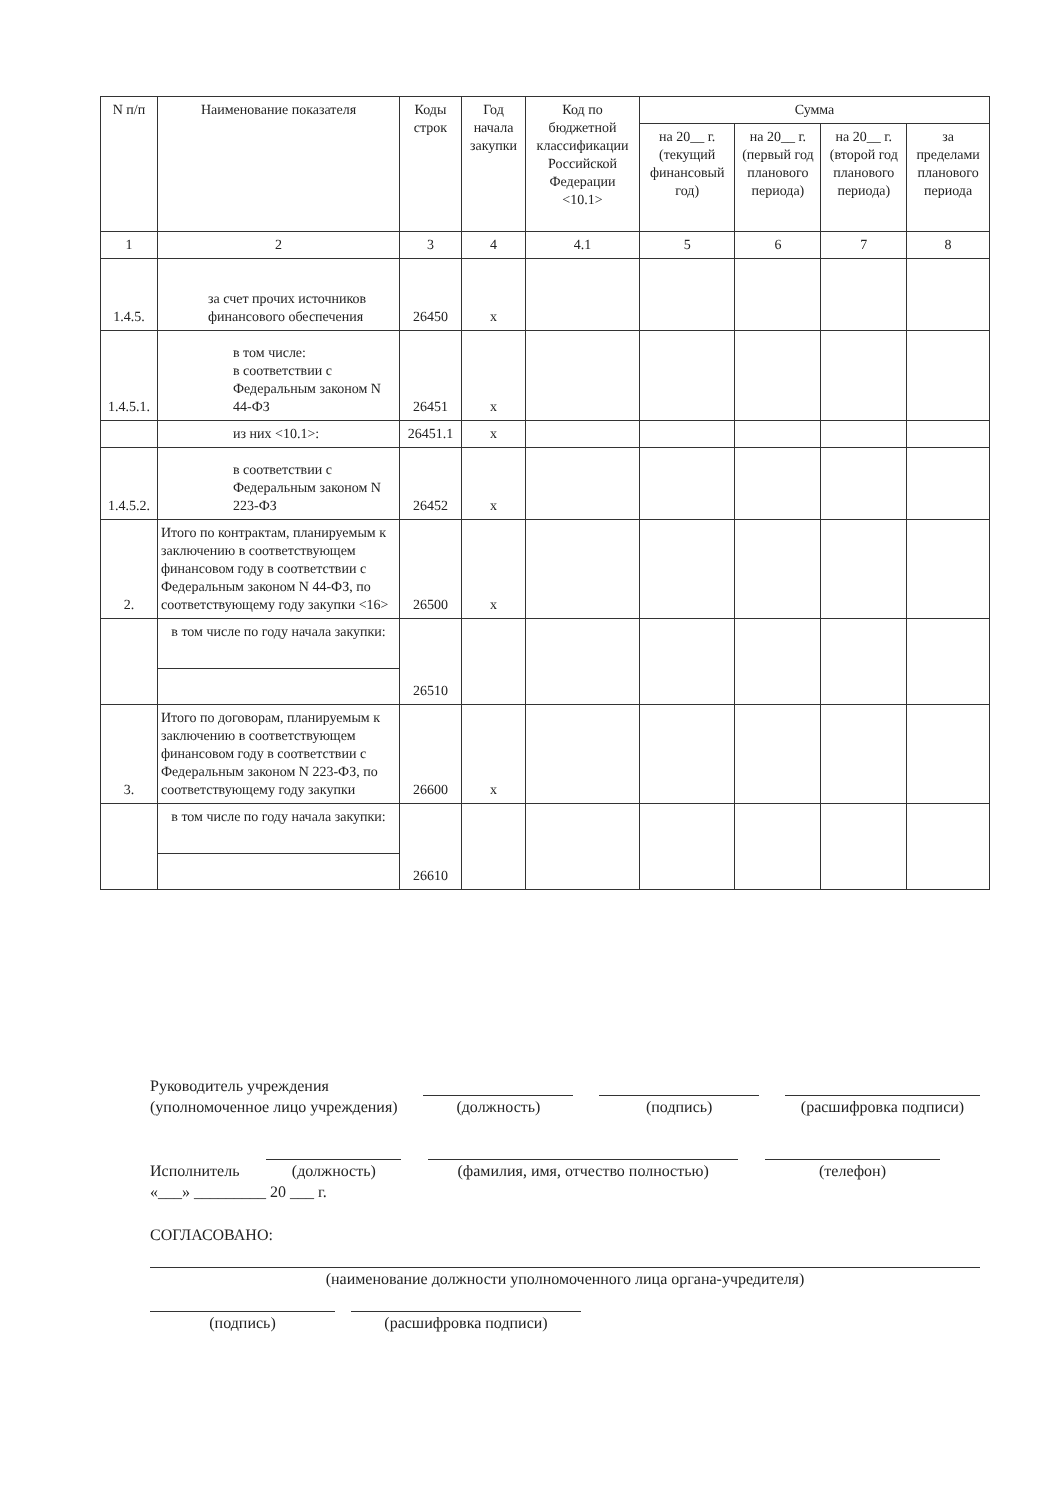| N п/п | Наименование показателя | Коды строк | Год начала закупки | Код по бюджетной классификации Российской Федерации <10.1> | Сумма | | | |
| --- | --- | --- | --- | --- | --- | --- | --- | --- |
| | | | | | на 20__ г. (текущий финансовый год) | на 20__ г. (первый год планового периода) | на 20__ г. (второй год планового периода) | за пределами планового периода |
| 1 | 2 | 3 | 4 | 4.1 | 5 | 6 | 7 | 8 |
| 1.4.5. | за счет прочих источников финансового обеспечения | 26450 | x | | | | | |
| 1.4.5.1. | в том числе: в соответствии с Федеральным законом N 44-ФЗ | 26451 | x | | | | | |
| | из них <10.1>: | 26451.1 | x | | | | | |
| 1.4.5.2. | в соответствии с Федеральным законом N 223-ФЗ | 26452 | x | | | | | |
| 2. | Итого по контрактам, планируемым к заключению в соответствующем финансовом году в соответствии с Федеральным законом N 44-ФЗ, по соответствующему году закупки <16> | 26500 | x | | | | | |
| | в том числе по году начала закупки: | 26510 | | | | | | |
| 3. | Итого по договорам, планируемым к заключению в соответствующем финансовом году в соответствии с Федеральным законом N 223-ФЗ, по соответствующему году закупки | 26600 | x | | | | | |
| | в том числе по году начала закупки: | 26610 | | | | | | |
Руководитель учреждения
(уполномоченное лицо учреждения)
(должность) (подпись) (расшифровка подписи)
Исполнитель
(должность) (фамилия, имя, отчество полностью) (телефон)
«___» _________ 20 ___ г.
СОГЛАСОВАНО:
(наименование должности уполномоченного лица органа-учредителя)
(подпись) (расшифровка подписи)